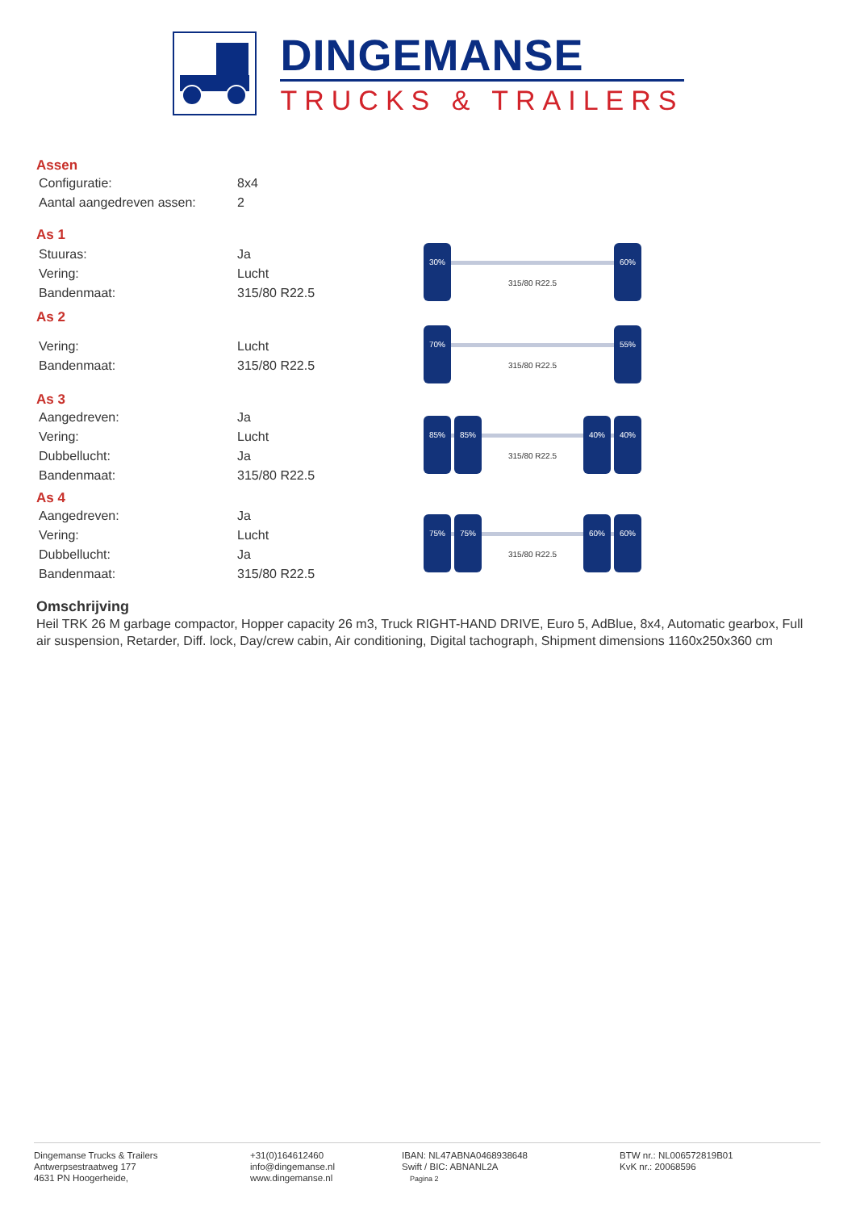DINGEMANSE
TRUCKS & TRAILERS
Assen
| Configuratie: | 8x4 |
| Aantal aangedreven assen: | 2 |
As 1
| Stuuras: | Ja |
| Vering: | Lucht |
| Bandenmaat: | 315/80 R22.5 |
30% 60%
315/80 R22.5
As 2
| Vering: | Lucht |
| Bandenmaat: | 315/80 R22.5 |
70% 55%
315/80 R22.5
As 3
| Aangedreven: | Ja |
| Vering: | Lucht |
| Dubbellucht: | Ja |
| Bandenmaat: | 315/80 R22.5 |
85% 85% 40% 40%
315/80 R22.5
As 4
| Aangedreven: | Ja |
| Vering: | Lucht |
| Dubbellucht: | Ja |
| Bandenmaat: | 315/80 R22.5 |
75% 75% 60% 60%
315/80 R22.5
Omschrijving
Heil TRK 26 M garbage compactor, Hopper capacity 26 m3, Truck RIGHT-HAND DRIVE, Euro 5, AdBlue, 8x4, Automatic gearbox, Full air suspension, Retarder, Diff. lock, Day/crew cabin, Air conditioning, Digital tachograph, Shipment dimensions 1160x250x360 cm
Dingemanse Trucks & Trailers
Antwerpsestraatweg 177
4631 PN Hoogerheide,
+31(0)164612460
info@dingemanse.nl
www.dingemanse.nl
IBAN: NL47ABNA0468938648
Swift / BIC: ABNANL2A
Pagina 2
BTW nr.: NL006572819B01
KvK nr.: 20068596